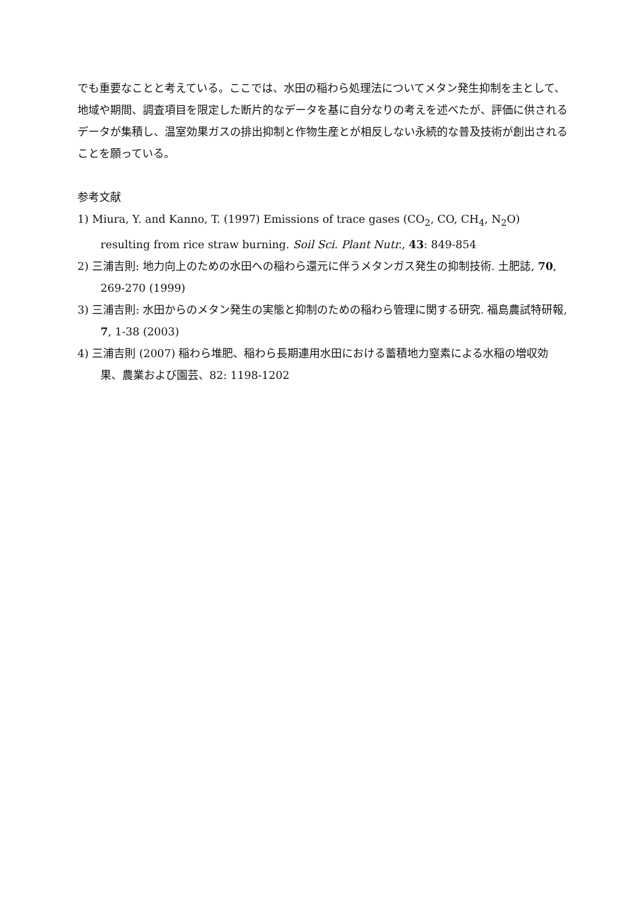でも重要なことと考えている。ここでは、水田の稲わら処理法についてメタン発生抑制を主として、地域や期間、調査項目を限定した断片的なデータを基に自分なりの考えを述べたが、評価に供されるデータが集積し、温室効果ガスの排出抑制と作物生産とが相反しない永続的な普及技術が創出されることを願っている。
参考文献
1) Miura, Y. and Kanno, T. (1997) Emissions of trace gases (CO<sub>2</sub>, CO, CH<sub>4</sub>, N<sub>2</sub>O) resulting from rice straw burning. Soil Sci. Plant Nutr., 43: 849-854
2) 三浦吉則: 地力向上のための水田への稲わら還元に伴うメタンガス発生の抑制技術. 土肥誌, 70, 269-270 (1999)
3) 三浦吉則: 水田からのメタン発生の実態と抑制のための稲わら管理に関する研究. 福島農試特研報, 7, 1-38 (2003)
4) 三浦吉則 (2007) 稲わら堆肥、稲わら長期連用水田における蓄積地力窒素による水稲の増収効果、農業および園芸、82: 1198-1202